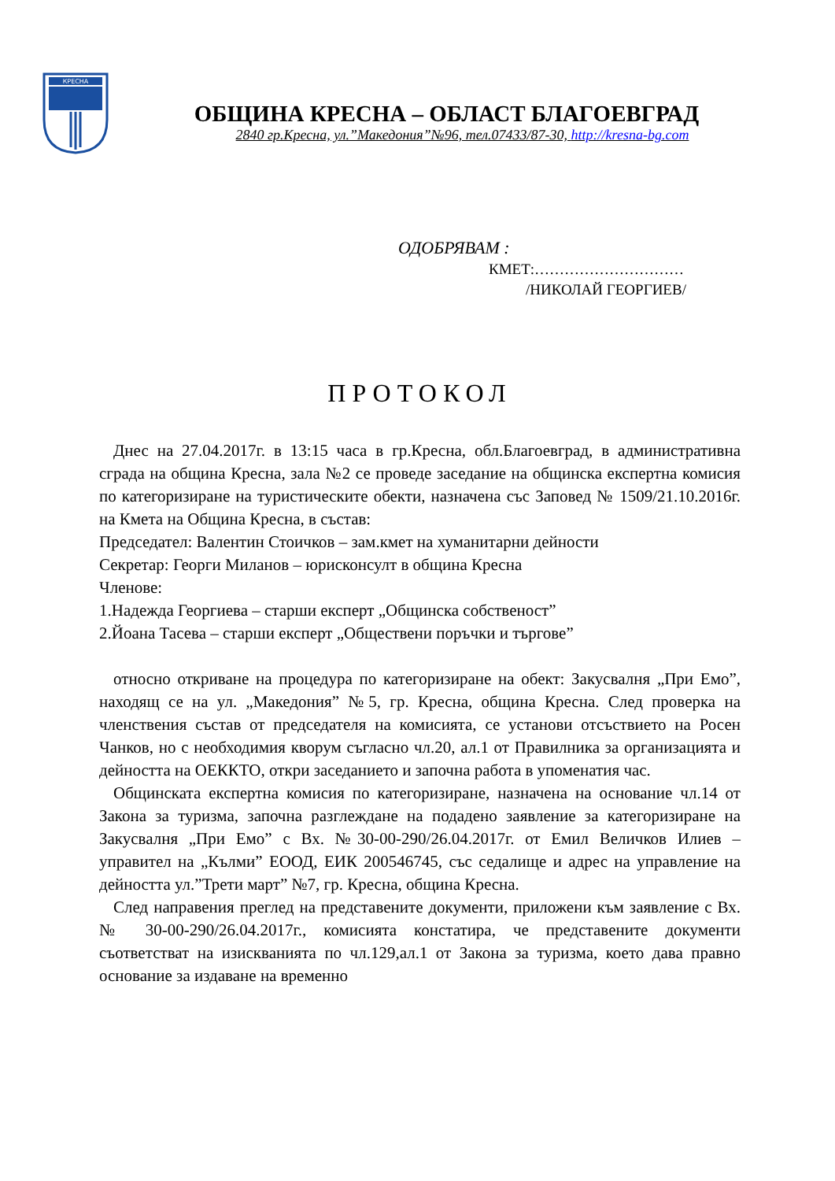КРЕСНА
ОБЩИНА КРЕСНА – ОБЛАСТ БЛАГОЕВГРАД
2840 гр.Кресна, ул.”Македония”№96, тел.07433/87-30, http://kresna-bg.com
ОДОБРЯВАМ :
КМЕТ:…………………………
/НИКОЛАЙ ГЕОРГИЕВ/
ПРОТОКОЛ
Днес на 27.04.2017г. в 13:15 часа в гр.Кресна, обл.Благоевград, в административна сграда на община Кресна, зала №2 се проведе заседание на общинска експертна комисия по категоризиране на туристическите обекти, назначена със Заповед № 1509/21.10.2016г. на Кмета на Община Кресна, в състав:
Председател: Валентин Стоичков – зам.кмет на хуманитарни дейности
Секретар: Георги Миланов – юрисконсулт в община Кресна
Членове:
1.Надежда Георгиева – старши експерт „Общинска собственост”
2.Йоана Тасева – старши експерт „Обществени поръчки и търгове”
относно откриване на процедура по категоризиране на обект: Закусвалня „При Емо”, находящ се на ул. „Македония” №5, гр. Кресна, община Кресна. След проверка на членствения състав от председателя на комисията, се установи отсъствието на Росен Чанков, но с необходимия кворум съгласно чл.20, ал.1 от Правилника за организацията и дейността на ОЕККТО, откри заседанието и започна работа в упоменатия час.
Общинската експертна комисия по категоризиране, назначена на основание чл.14 от Закона за туризма, започна разглеждане на подадено заявление за категоризиране на Закусвалня „При Емо” с Вх. №30-00-290/26.04.2017г. от Емил Величков Илиев – управител на „Кълми” ЕООД, ЕИК 200546745, със седалище и адрес на управление на дейността ул.”Трети март” №7, гр. Кресна, община Кресна.
След направения преглед на представените документи, приложени към заявление с Вх. № 30-00-290/26.04.2017г., комисията констатира, че представените документи съответстват на изискванията по чл.129,ал.1 от Закона за туризма, което дава правно основание за издаване на временно